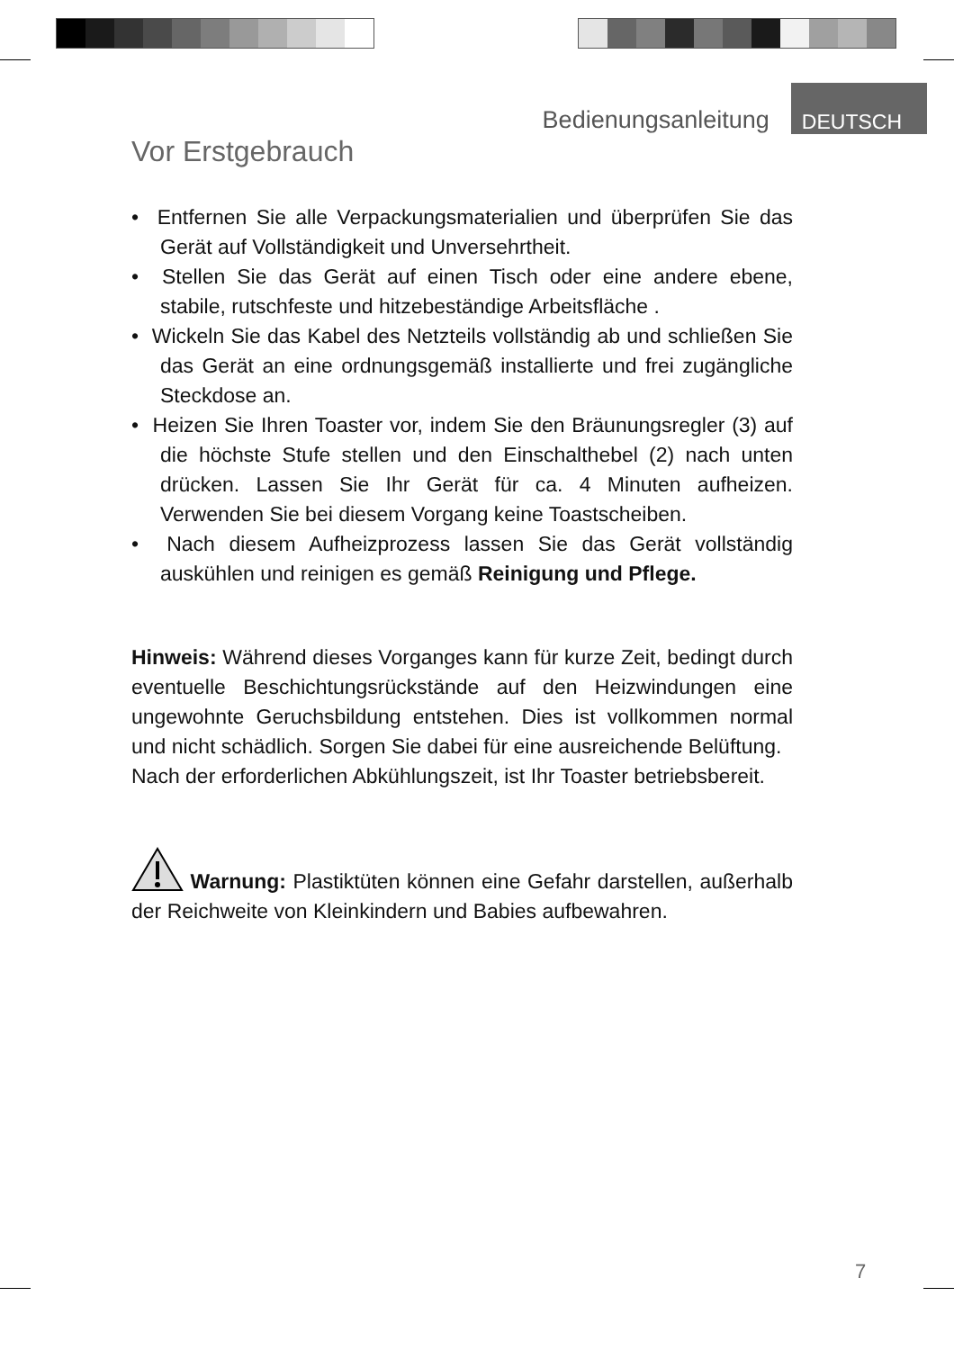Bedienungsanleitung DEUTSCH
Vor Erstgebrauch
• Entfernen Sie alle Verpackungsmaterialien und überprüfen Sie das Gerät auf Vollständigkeit und Unversehrtheit.
• Stellen Sie das Gerät auf einen Tisch oder eine andere ebene, stabile, rutschfeste und hitzebeständige Arbeitsfläche .
• Wickeln Sie das Kabel des Netzteils vollständig ab und schließen Sie das Gerät an eine ordnungsgemäß installierte und frei zugängliche Steckdose an.
• Heizen Sie Ihren Toaster vor, indem Sie den Bräunungsregler (3) auf die höchste Stufe stellen und den Einschalthebel (2) nach unten drücken. Lassen Sie Ihr Gerät für ca. 4 Minuten aufheizen. Verwenden Sie bei diesem Vorgang keine Toastscheiben.
• Nach diesem Aufheizprozess lassen Sie das Gerät vollständig auskühlen und reinigen es gemäß Reinigung und Pflege.
Hinweis: Während dieses Vorganges kann für kurze Zeit, bedingt durch eventuelle Beschichtungsrückstände auf den Heizwindungen eine ungewohnte Geruchsbildung entstehen. Dies ist vollkommen normal und nicht schädlich. Sorgen Sie dabei für eine ausreichende Belüftung.
Nach der erforderlichen Abkühlungszeit, ist Ihr Toaster betriebsbereit.
Warnung: Plastiktüten können eine Gefahr darstellen, außerhalb der Reichweite von Kleinkindern und Babies aufbewahren.
7